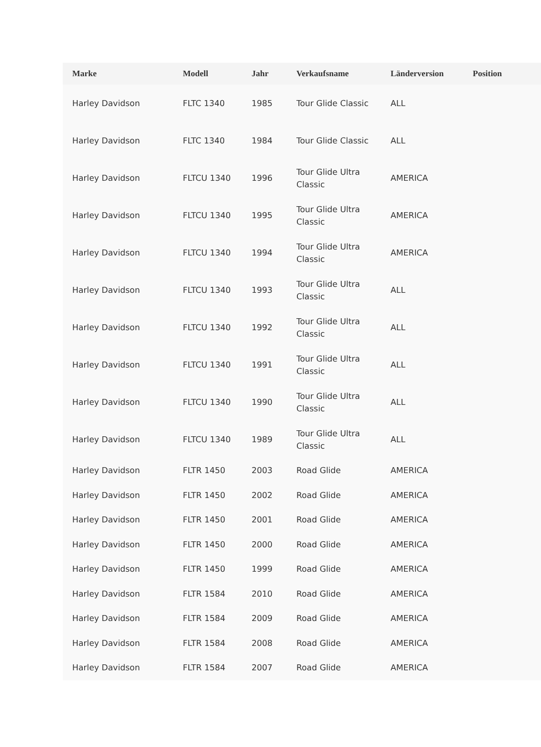| Marke | Modell | Jahr | Verkaufsname | Länderversion | Position | |
| --- | --- | --- | --- | --- | --- | --- |
| Harley Davidson | FLTC 1340 | 1985 | Tour Glide Classic | ALL | | |
| Harley Davidson | FLTC 1340 | 1984 | Tour Glide Classic | ALL | | |
| Harley Davidson | FLTCU 1340 | 1996 | Tour Glide Ultra Classic | AMERICA | | |
| Harley Davidson | FLTCU 1340 | 1995 | Tour Glide Ultra Classic | AMERICA | | |
| Harley Davidson | FLTCU 1340 | 1994 | Tour Glide Ultra Classic | AMERICA | | |
| Harley Davidson | FLTCU 1340 | 1993 | Tour Glide Ultra Classic | ALL | | |
| Harley Davidson | FLTCU 1340 | 1992 | Tour Glide Ultra Classic | ALL | | |
| Harley Davidson | FLTCU 1340 | 1991 | Tour Glide Ultra Classic | ALL | | |
| Harley Davidson | FLTCU 1340 | 1990 | Tour Glide Ultra Classic | ALL | | |
| Harley Davidson | FLTCU 1340 | 1989 | Tour Glide Ultra Classic | ALL | | |
| Harley Davidson | FLTR 1450 | 2003 | Road Glide | AMERICA | | |
| Harley Davidson | FLTR 1450 | 2002 | Road Glide | AMERICA | | |
| Harley Davidson | FLTR 1450 | 2001 | Road Glide | AMERICA | | |
| Harley Davidson | FLTR 1450 | 2000 | Road Glide | AMERICA | | |
| Harley Davidson | FLTR 1450 | 1999 | Road Glide | AMERICA | | |
| Harley Davidson | FLTR 1584 | 2010 | Road Glide | AMERICA | | |
| Harley Davidson | FLTR 1584 | 2009 | Road Glide | AMERICA | | |
| Harley Davidson | FLTR 1584 | 2008 | Road Glide | AMERICA | | |
| Harley Davidson | FLTR 1584 | 2007 | Road Glide | AMERICA | | |